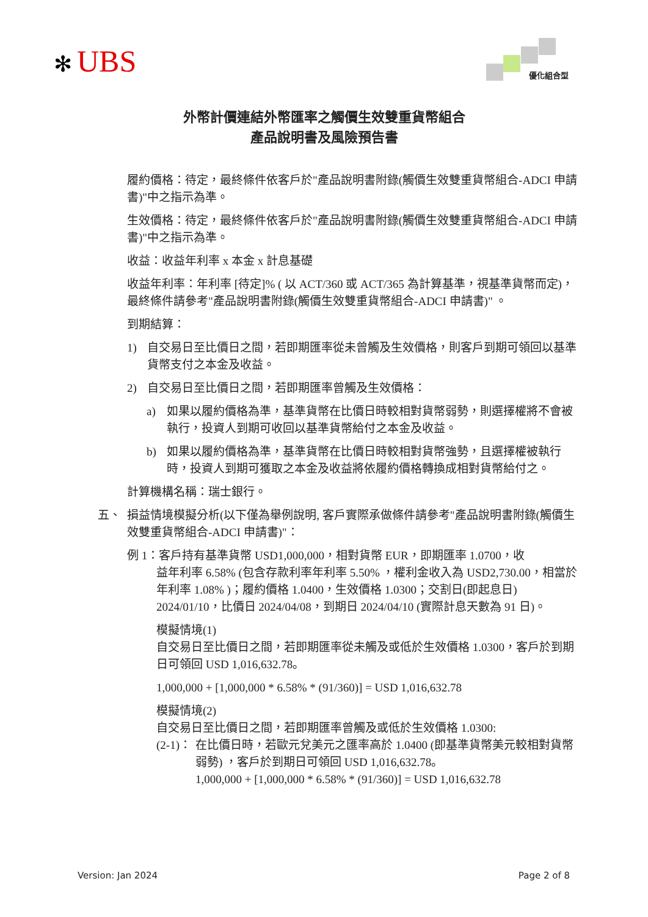✻ UBS 優化組合型
外幣計價連結外幣匯率之觸價生效雙重貨幣組合
產品說明書及風險預告書
履約價格：待定，最終條件依客戶於"產品說明書附錄(觸價生效雙重貨幣組合-ADCI 申請書)"中之指示為準。
生效價格：待定，最終條件依客戶於"產品說明書附錄(觸價生效雙重貨幣組合-ADCI 申請書)"中之指示為準。
收益：收益年利率 x 本金 x 計息基礎
收益年利率：年利率 [待定]% ( 以 ACT/360 或 ACT/365 為計算基準，視基準貨幣而定)，最終條件請參考"產品說明書附錄(觸價生效雙重貨幣組合-ADCI 申請書)" 。
到期結算：
1) 自交易日至比價日之間，若即期匯率從未曾觸及生效價格，則客戶到期可領回以基準貨幣支付之本金及收益。
2) 自交易日至比價日之間，若即期匯率曾觸及生效價格：
a) 如果以履約價格為準，基準貨幣在比價日時較相對貨幣弱勢，則選擇權將不會被執行，投資人到期可收回以基準貨幣給付之本金及收益。
b) 如果以履約價格為準，基準貨幣在比價日時較相對貨幣強勢，且選擇權被執行時，投資人到期可獲取之本金及收益將依履約價格轉換成相對貨幣給付之。
計算機構名稱：瑞士銀行。
五、 損益情境模擬分析(以下僅為舉例說明, 客戶實際承做條件請參考"產品說明書附錄(觸價生效雙重貨幣組合-ADCI 申請書)"：
例 1：客戶持有基準貨幣 USD1,000,000，相對貨幣 EUR，即期匯率 1.0700，收
益年利率 6.58% (包含存款利率年利率 5.50% ，權利金收入為 USD2,730.00，相當於年利率 1.08% )；履約價格 1.0400，生效價格 1.0300；交割日(即起息日) 2024/01/10，比價日 2024/04/08，到期日 2024/04/10 (實際計息天數為 91 日)。
模擬情境(1)
自交易日至比價日之間，若即期匯率從未觸及或低於生效價格 1.0300，客戶於到期日可領回 USD 1,016,632.78。
1,000,000 + [1,000,000 * 6.58% * (91/360)] = USD 1,016,632.78
模擬情境(2)
自交易日至比價日之間，若即期匯率曾觸及或低於生效價格 1.0300:
(2-1)： 在比價日時，若歐元兌美元之匯率高於 1.0400 (即基準貨幣美元較相對貨幣弱勢) ，客戶於到期日可領回 USD 1,016,632.78。
1,000,000 + [1,000,000 * 6.58% * (91/360)] = USD 1,016,632.78
Version: Jan 2024 Page 2 of 8